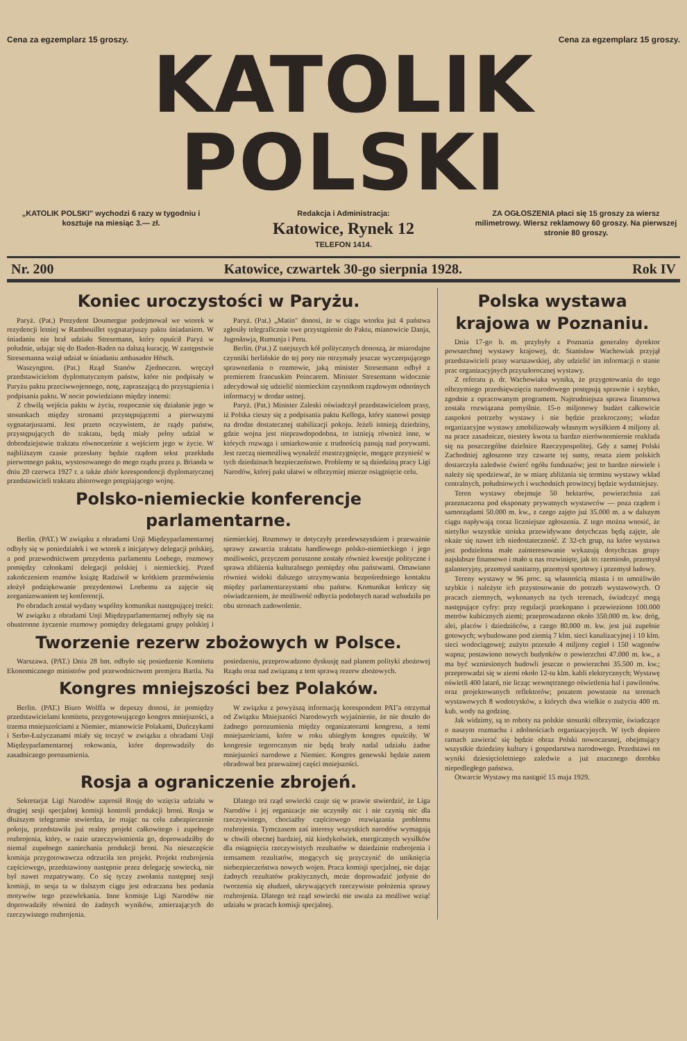Cena za egzemplarz 15 groszy. Cena za egzemplarz 15 groszy.
KATOLIK POLSKI
„KATOLIK POLSKI" wychodzi 6 razy w tygodniu i kosztuje na miesiąc 3.— zł.
Redakcja i Administracja:
Katowice, Rynek 12
TELEFON 1414.
ZA OGŁOSZENIA płaci się 15 groszy za wiersz milimetrowy. Wiersz reklamowy 60 groszy. Na pierwszej stronie 80 groszy.
Nr. 200 Katowice, czwartek 30-go sierpnia 1928. Rok IV
Koniec uroczystości w Paryżu.
Paryż. (Pat.) Prezydent Doumergue podejmował we wtorek w rezydencji letniej w Rambouillet sygnatarjuszy paktu śniadaniem. W śniadaniu nie brał udziału Stresemann, który opuścił Paryż w południe, udając się do Baden-Baden na dalszą kurację. W zastępstwie Stresemanna wziął udział w śniadaniu ambasador Hösch.
Waszyngton. (Pat.) Rząd Stanów Zjednoczon. wręczył przedstawicielom dyplomatycznym państw, które nie podpisały w Paryżu paktu przeciwwojennego, notę, zapraszającą do przystąpienia i podpisania paktu. W nocie powiedziano między innemi:
Z chwilą wejścia paktu w życiu, rozpocznie się działanie jego w stosunkach między stronami przystępującemi a pierwszymi sygnatarjuszami. Jest przeto oczywistem, że rządy państw, przystępujących do traktatu, będą miały pełny udział w dobrodziejstwie traktatu równocześnie z wejściem jego w życie. W najbliższym czasie przesłany będzie rządom tekst przekładu pierwotnego paktu, wystosowanego do mego rządu przez p. Brianda w dniu 20 czerwca 1927 r. a także zbiór korespondencji dyplomatycznej przedstawicieli traktatu zbiorowego potępiającego wojnę.
Paryż. (Pat.) „Matin" donosi, że w ciągu wtorku już 4 państwa zgłosiły telegraficznie swe przystąpienie do Paktu, mianowicie Danja, Jugosławja, Rumunja i Peru.
Berlin. (Pat.) Z tutejszych kół politycznych donoszą, że miarodajne czynniki berlińskie do tej pory nie otrzymały jeszcze wyczerpującego sprawozdania o rozmowie, jaką minister Stresemann odbył z premierem francuskim Poincarem. Minister Stresemann widocznie zdecydował się udzielić niemieckim czynnikom rządowym odnośnych informacyj w drodze ustnej.
Paryż. (Pat.) Minister Zaleski oświadczył przedstawicielom prasy, iż Polska cieszy się z podpisania paktu Kelloga, który stanowi postęp na drodze dostatecznej stabilizacji pokoju. Jeżeli istnieją dziedziny, gdzie wojna jest nieprawdopodobna, to istnieją również inne, w których rozwaga i umiarkowanie z trudnością panują nad porywami. Jest rzeczą niemożliwą wynaleźć rozstrzygnięcie, mogące przynieść w tych dziedzinach bezpieczeństwo. Problemy te są dziedziną pracy Ligi Narodów, której pakt ułatwi w olbrzymiej mierze osiągnięcie celu.
Polsko-niemieckie konferencje parlamentarne.
Berlin. (PAT.) W związku z obradami Unji Międzyparlamentarnej odbyły się w poniedziałek i we wtorek z inicjatywy delegacji polskiej, a pod przewodnictwem prezydenta parlamentu Loebego, rozmowy pomiędzy członkami delegacji polskiej i niemieckiej. Przed zakończeniem rozmów książę Radziwił w krótkiem przemówieniu złożył podziękowanie prezydentowi Loebemu za zajęcie się zorganizowaniem tej konferencji.
Po obradach został wydany wspólny komunikat następującej treści:
W związku z obradami Unji Międzyparlamentarnej odbyły się na obustronne życzenie rozmowy pomiędzy delegatami grupy polskiej i niemieckiej. Rozmowy te dotyczyły przedewszystkiem i przeważnie sprawy zawarcia traktatu handlowego polsko-niemieckiego i jego możliwości, przyczem poruszone zostały również kwestje polityczne i sprawa zbliżenia kulturalnego pomiędzy obu państwami. Omawiano również widoki dalszego utrzymywania bezpośredniego kontaktu między parlamentarzystami obu państw. Komunikat kończy się oświadczeniem, że możliwość odbycia podobnych narad wzbudziła po obu stronach zadowolenie.
Tworzenie rezerw zbożowych w Polsce.
Warszawa. (PAT.) Dnia 28 bm. odbyło się posiedzenie Komitetu Ekonomicznego ministrów pod przewodnictwem premjera Bartla. Na posiedzeniu, przeprowadzono dyskusję nad planem polityki zbożowej Rządu oraz nad związaną z tem sprawą rezerw zbożowych.
Kongres mniejszości bez Polaków.
Berlin. (PAT.) Biuro Wolffa w depeszy donosi, że pomiędzy przedstawicielami komitetu, przygotowującego kongres mniejszości, a trzema mniejszościami z Niemiec, mianowicie Polakami, Duńczykami i Serbo-Łużyczanami miały się toczyć w związku z obradami Unji Międzyparlamentarnej rokowania, które doprowadziły do zasadniczego porozumienia.
W związku z powyższą informacją korespondent PAT'a otrzymał od Związku Mniejszości Narodowych wyjaśnienie, że nie doszło do żadnego porozumienia między organizatorami kongresu, a temi mniejszościami, które w roku ubiegłym kongres opuściły. W kongresie tegorocznym nie będą brały nadal udziału żadne mniejszości narodowe z Niemiec. Kongres genewski będzie zatem obradował bez przeważnej części mniejszości.
Rosja a ograniczenie zbrojeń.
Sekretarjat Ligi Narodów zaprosił Rosję do wzięcia udziału w drugiej sesji specjalnej komisji kontroli produkcji broni. Rosja w dłuższym telegramie stwierdza, że mając na celu zabezpieczenie pokoju, przedstawiła już realny projekt całkowitego i zupełnego rozbrojenia, który, w razie urzeczywistnienia go, doprowadziłby do niemal zupełnego zaniechania produkcji broni. Na nieszczęście komisja przygotowawcza odrzuciła ten projekt. Projekt rozbrojenia częściowego, przedstawiony następnie przez delegację sowiecką, nie był nawet rozpatrywany. Co się tyczy zwołania następnej sesji komisji, to sesja ta w dalszym ciągu jest odraczana bez podania motywów tego przewlekania. Inne komisje Ligi Narodów nie doprowadziły również do żadnych wyników, zmierzających do rzeczywistego rozbrojenia.
Dlatego też rząd sowiecki czuje się w prawie stwierdzić, że Liga Narodów i jej organizacje nie uczyniły nic i nie czynią nic dla rzeczywistego, chociażby częściowego rozwiązania problemu rozbrojenia. Tymczasem zaś interesy wszystkich narodów wymagają w chwili obecnej bardziej, niż kiedykolwiek, energicznych wysiłków dla osiągnięcia rzeczywistych rezultatów w dziedzinie rozbrojenia i temsamem rezultatów, mogących się przyczynić do uniknięcia niebezpieczeństwa nowych wojen. Praca komisji specjalnej, nie dając żadnych rezultatów praktycznych, może doprowadzić jedynie do tworzenia się złudzeń, ukrywających rzeczywiste położenia sprawy rozbrojenia. Dlatego też rząd sowiecki nie uważa za możliwe wziąć udziału w pracach komisji specjalnej.
Polska wystawa krajowa w Poznaniu.
Dnia 17-go b. m. przybyły z Poznania generalny dyrektor powszechnej wystawy krajowej, dr. Stanisław Wachowiak przyjął przedstawicieli prasy warszawskiej, aby udzielić im informacji o stanie prac organizacyjnych przyszłorocznej wystawy.
Z referatu p. dr. Wachowiaka wynika, że przygotowania do tego olbrzymiego przedsięwzięcia narodowego postępują sprawnie i szybko, zgodnie z opracowanym programem. Najtrudniejsza sprawa finansowa została rozwiązana pomyślnie. 15-o miljonowy budżet całkowicie zaspokoi potrzeby wystawy i nie będzie przekroczony; władze organizacyjne wystawy zmobilizowały własnym wysiłkiem 4 miljony zł. na prace zasadnicze, niestety kwota ta bardzo nierównomiernie rozkłada się na poszczególne dzielnice Rzeczypospolitej. Gdy z samej Polski Zachodniej zgłoszono trzy czwarte tej sumy, reszta ziem polskich dostarczyła zaledwie ćwierć ogółu funduszów; jest to bardzo niewiele i należy się spodziewać, że w miarę zbliżania się terminu wystawy wkład centralnych, południowych i wschodnich prowincyj będzie wydatniejszy.
Teren wystawy obejmuje 50 hektarów, powierzchnia zaś przeznaczona pod eksponaty prywatnych wystawców — poza rządem i samorządami 50.000 m. kw., z czego zajęto już 35.000 m. a w dalszym ciągu napływają coraz liczniejsze zgłoszenia. Z tego można wnosić, że nietylko wszystkie stoiska przewidywane dotychczas będą zajęte, ale okaże się nawet ich niedostateczność. Z 32-ch grup, na które wystawa jest podzielona małe zainteresowanie wykazują dotychczas grupy najsłabsze finansowo i mało u nas rozwinięte, jak to: rzemiosło, przemysł galanteryjny, przemysł sanitarny, przemysł sportowy i przemysł ludowy.
Tereny wystawy w 96 proc. są własnością miasta i to umożliwiło szybkie i należyte ich przystosowanie do potrzeb wystawowych. O pracach ziemnych, wykonanych na tych terenach, świadczyć mogą następujące cyfry: przy regulacji przekopano i przewieziono 100.000 metrów kubicznych ziemi; przeprowadzono około 350.000 m. kw. dróg, alei, placów i dziedzińców, z czego 80.000 m. kw. jest już zupełnie gotowych; wybudowano pod ziemią 7 klm. sieci kanalizacyjnej i 10 klm. sieci wodociągowej; zużyto przeszło 4 miljony cegieł i 150 wagonów wapna; postawiono nowych budynków o powierzchni 47.000 m. kw., a ma być wzniesionych budowli jeszcze o powierzchni 35.500 m. kw.; przeprowadzi się w ziemi około 12-tu klm. kabli elektrycznych; Wystawę oświetli 400 latarń, nie licząc wewnętrznego oświetlenia hal i pawilonów. oraz projektowanych reflektorów; pozatem powstanie na terenach wystawowych 8 wodotrysków, z których dwa wielkie o zużyciu 400 m. kub. wody na godzinę.
Jak widzimy, są to roboty na polskie stosunki olbrzymie, świadczące o naszym rozmachu i zdolnościach organizacyjnych. W tych dopiero ramach zawierać się będzie obraz Polski nowoczesnej, obejmujący wszystkie dziedziny kultury i gospodarstwa narodowego. Przedstawi on wyniki dziesięcioletniego zaledwie a już znacznego dorobku niepodległego państwa.
Otwarcie Wystawy ma nastąpić 15 maja 1929.